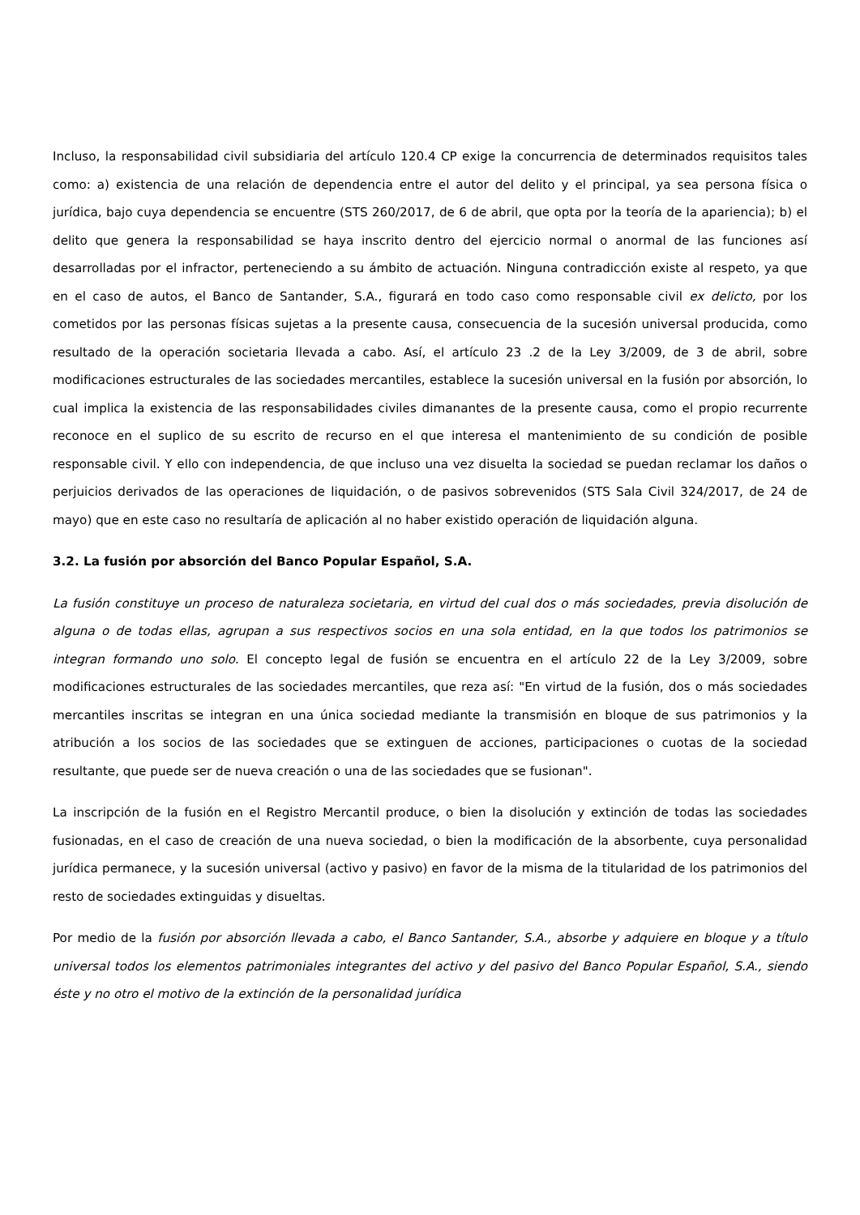Incluso, la responsabilidad civil subsidiaria del artículo 120.4 CP exige la concurrencia de determinados requisitos tales como: a) existencia de una relación de dependencia entre el autor del delito y el principal, ya sea persona física o jurídica, bajo cuya dependencia se encuentre (STS 260/2017, de 6 de abril, que opta por la teoría de la apariencia); b) el delito que genera la responsabilidad se haya inscrito dentro del ejercicio normal o anormal de las funciones así desarrolladas por el infractor, perteneciendo a su ámbito de actuación. Ninguna contradicción existe al respeto, ya que en el caso de autos, el Banco de Santander, S.A., figurará en todo caso como responsable civil ex delicto, por los cometidos por las personas físicas sujetas a la presente causa, consecuencia de la sucesión universal producida, como resultado de la operación societaria llevada a cabo. Así, el artículo 23 .2 de la Ley 3/2009, de 3 de abril, sobre modificaciones estructurales de las sociedades mercantiles, establece la sucesión universal en la fusión por absorción, lo cual implica la existencia de las responsabilidades civiles dimanantes de la presente causa, como el propio recurrente reconoce en el suplico de su escrito de recurso en el que interesa el mantenimiento de su condición de posible responsable civil. Y ello con independencia, de que incluso una vez disuelta la sociedad se puedan reclamar los daños o perjuicios derivados de las operaciones de liquidación, o de pasivos sobrevenidos (STS Sala Civil 324/2017, de 24 de mayo) que en este caso no resultaría de aplicación al no haber existido operación de liquidación alguna.
3.2. La fusión por absorción del Banco Popular Español, S.A.
La fusión constituye un proceso de naturaleza societaria, en virtud del cual dos o más sociedades, previa disolución de alguna o de todas ellas, agrupan a sus respectivos socios en una sola entidad, en la que todos los patrimonios se integran formando uno solo. El concepto legal de fusión se encuentra en el artículo 22 de la Ley 3/2009, sobre modificaciones estructurales de las sociedades mercantiles, que reza así: "En virtud de la fusión, dos o más sociedades mercantiles inscritas se integran en una única sociedad mediante la transmisión en bloque de sus patrimonios y la atribución a los socios de las sociedades que se extinguen de acciones, participaciones o cuotas de la sociedad resultante, que puede ser de nueva creación o una de las sociedades que se fusionan".
La inscripción de la fusión en el Registro Mercantil produce, o bien la disolución y extinción de todas las sociedades fusionadas, en el caso de creación de una nueva sociedad, o bien la modificación de la absorbente, cuya personalidad jurídica permanece, y la sucesión universal (activo y pasivo) en favor de la misma de la titularidad de los patrimonios del resto de sociedades extinguidas y disueltas.
Por medio de la fusión por absorción llevada a cabo, el Banco Santander, S.A., absorbe y adquiere en bloque y a título universal todos los elementos patrimoniales integrantes del activo y del pasivo del Banco Popular Español, S.A., siendo éste y no otro el motivo de la extinción de la personalidad jurídica